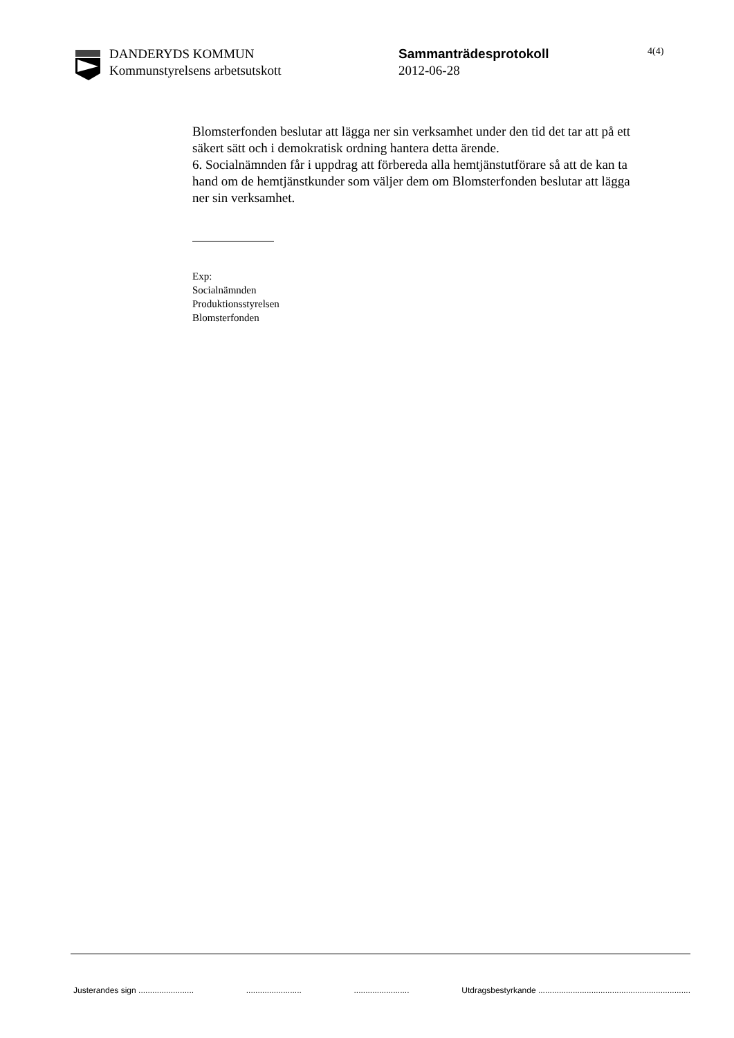DANDERYDS KOMMUN
Kommunstyrelsens arbetsutskott
Sammanträdesprotokoll
2012-06-28
4(4)
Blomsterfonden beslutar att lägga ner sin verksamhet under den tid det tar att på ett säkert sätt och i demokratisk ordning hantera detta ärende.
6. Socialnämnden får i uppdrag att förbereda alla hemtjänstutförare så att de kan ta hand om de hemtjänstkunder som väljer dem om Blomsterfonden beslutar att lägga ner sin verksamhet.
Exp:
Socialnämnden
Produktionsstyrelsen
Blomsterfonden
Justerandes sign ........................ ........................ ........................ Utdragsbestyrkande ..................................................................